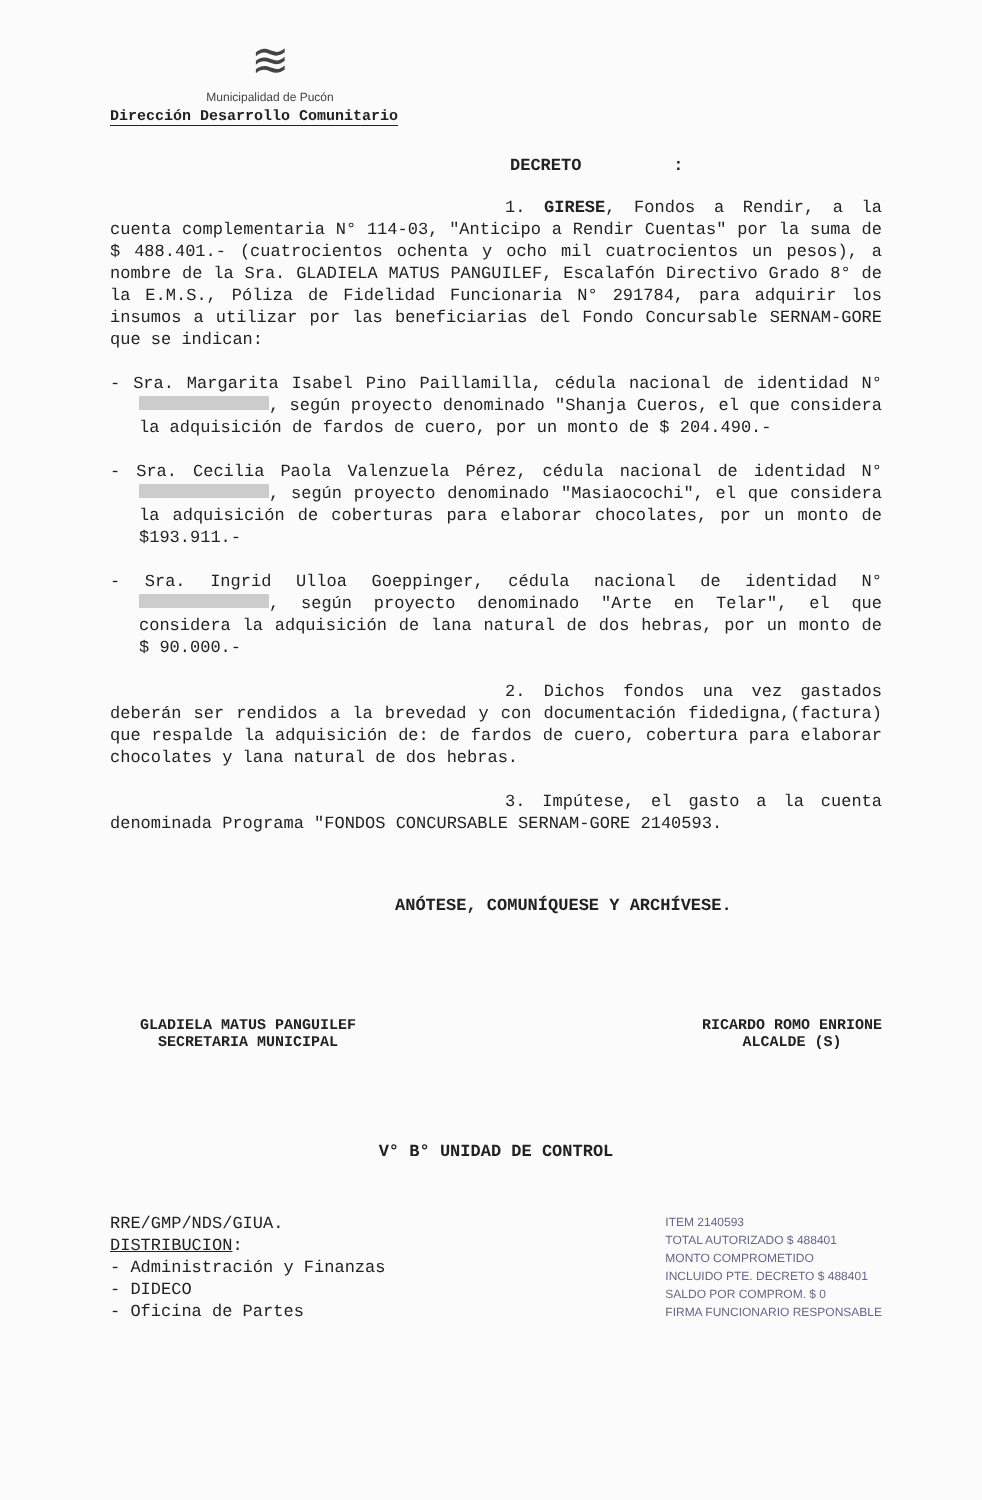≋
Municipalidad de Pucón
Dirección Desarrollo Comunitario
DECRETO :
1. GIRESE, Fondos a Rendir, a la cuenta complementaria N° 114-03, "Anticipo a Rendir Cuentas" por la suma de $ 488.401.- (cuatrocientos ochenta y ocho mil cuatrocientos un pesos), a nombre de la Sra. GLADIELA MATUS PANGUILEF, Escalafón Directivo Grado 8° de la E.M.S., Póliza de Fidelidad Funcionaria N° 291784, para adquirir los insumos a utilizar por las beneficiarias del Fondo Concursable SERNAM-GORE que se indican:
- Sra. Margarita Isabel Pino Paillamilla, cédula nacional de identidad N° , según proyecto denominado "Shanja Cueros, el que considera la adquisición de fardos de cuero, por un monto de $ 204.490.-
- Sra. Cecilia Paola Valenzuela Pérez, cédula nacional de identidad N° , según proyecto denominado "Masiaocochi", el que considera la adquisición de coberturas para elaborar chocolates, por un monto de $193.911.-
- Sra. Ingrid Ulloa Goeppinger, cédula nacional de identidad N° , según proyecto denominado "Arte en Telar", el que considera la adquisición de lana natural de dos hebras, por un monto de $ 90.000.-
2. Dichos fondos una vez gastados deberán ser rendidos a la brevedad y con documentación fidedigna,(factura) que respalde la adquisición de: de fardos de cuero, cobertura para elaborar chocolates y lana natural de dos hebras.
3. Impútese, el gasto a la cuenta denominada Programa "FONDOS CONCURSABLE SERNAM-GORE 2140593.
ANÓTESE, COMUNÍQUESE Y ARCHÍVESE.
GLADIELA MATUS PANGUILEF
SECRETARIA MUNICIPAL
RICARDO ROMO ENRIONE
ALCALDE (S)
V° B° UNIDAD DE CONTROL
RRE/GMP/NDS/GIUA.
DISTRIBUCION:
- Administración y Finanzas
- DIDECO
- Oficina de Partes
ITEM 2140593
TOTAL AUTORIZADO $ 488401
MONTO COMPROMETIDO
INCLUIDO PTE. DECRETO $ 488401
SALDO POR COMPROM. $ 0
FIRMA FUNCIONARIO RESPONSABLE